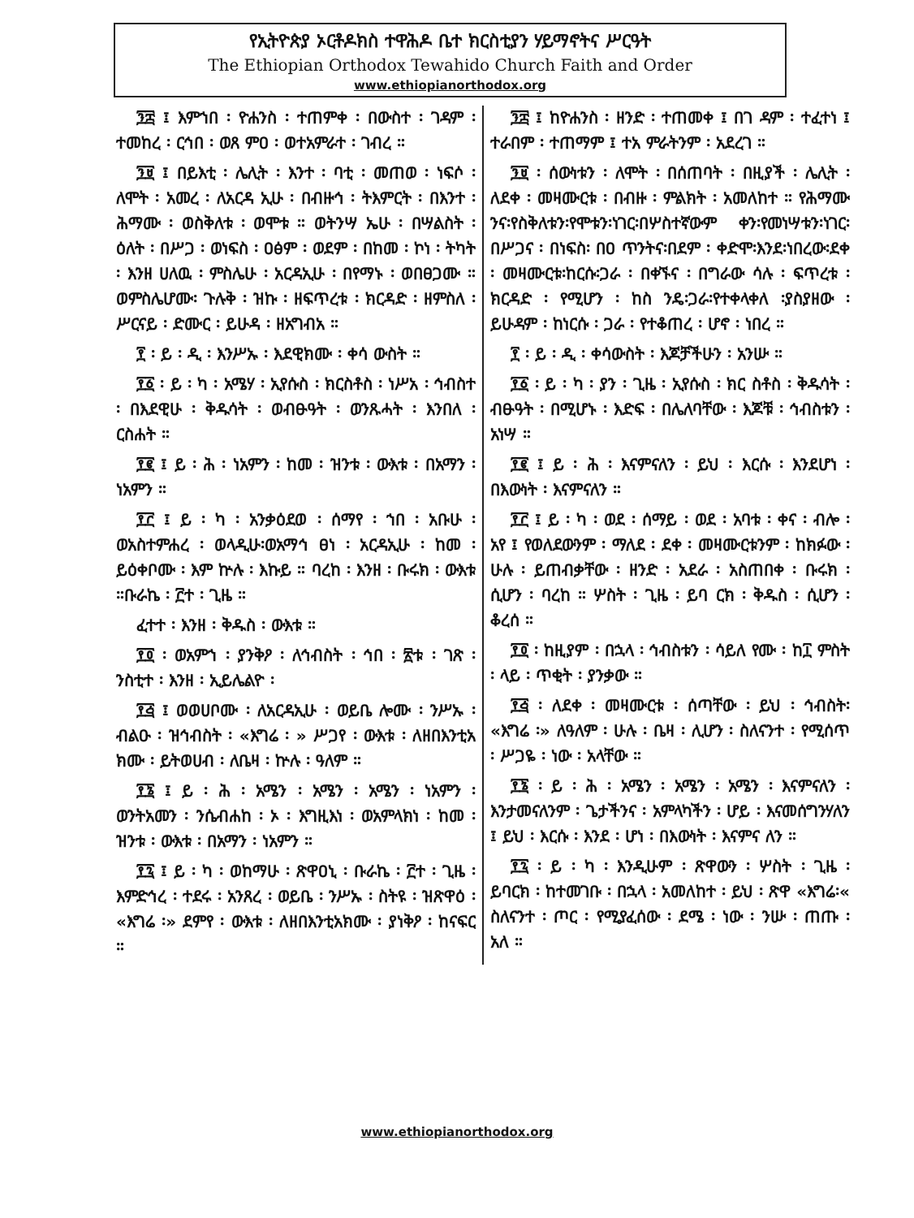የኢትዮጵያ ኦርቶዶክስ ተዋሕዶ ቤተ ክርስቲያን ሃይማኖትና ሥርዓት
The Ethiopian Orthodox Tewahido Church Faith and Order
www.ethiopianorthodox.org
፺፰ ፤ እምኀበ ፡ ዮሐንስ ፡ ተጠምቀ ፡ በውስተ ፡ ገዳም ፡ ተመከረ ፡ ርኅበ ፡ ወጸ ምዐ ፡ ወተአምራተ ፡ ገብረ ።
፺፱ ፤ በይእቲ ፡ ሌሊት ፡ እንተ ፡ ባቲ ፡ መጠወ ፡ ነፍሶ ፡ ለሞት ፡ አመረ ፡ ለአርዳ ኢሁ ፡ በብዙኅ ፡ ትእምርት ፡ በእንተ ፡ ሕማሙ ፡ ወስቅለቱ ፡ ወሞቱ ። ወትንሣ ኤሁ ፡ በሣልስት ፡ ዕለት ፡ በሥጋ ፡ ወነፍስ ፡ ዐፅም ፡ ወደም ፡ በከመ ፡ ኮነ ፡ ትካት ፡ እንዘ ሀለዉ ፡ ምስሌሁ ፡ አርዳኢሁ ፡ በየማኑ ፡ ወበፀጋሙ ። ወምስሌሆሙ፡ ጉሉቅ ፡ ዝኩ ፡ ዘፍጥረቱ ፡ ክርዳድ ፡ ዘምስለ ፡ ሥርናይ ፡ ድሙር ፡ ይሁዳ ፡ ዘአግብአ ።
፻ ፡ ይ ፡ ዲ ፡ እንሥኡ ፡ እደዊክሙ ፡ ቀሳ ውስት ።
፻፩ ፡ ይ ፡ ካ ፡ አሜሃ ፡ ኢየሱስ ፡ ክርስቶስ ፡ ነሥአ ፡ ኅብስተ ፡ በእደዊሁ ፡ ቅዱሳት ፡ ወብፁዓት ፡ ወንጹሓት ፡ እንበለ ፡ ርስሐት ።
፻፪ ፤ ይ ፡ ሕ ፡ ነአምን ፡ ከመ ፡ ዝንቱ ፡ ውእቱ ፡ በአማን ፡ ነአምን ።
፻፫ ፤ ይ ፡ ካ ፡ አንቃዕደወ ፡ ሰማየ ፡ ኀበ ፡ አቡሁ ፡ ወአስተምሐረ ፡ ወላዲሁ፡ወአማኅ ፀነ ፡ አርዳኢሁ ፡ ከመ ፡ ይዕቀቦሙ ፡ እም ኵሉ ፡ እኩይ ። ባረከ ፡ እንዘ ፡ ቡሩክ ፡ ውእቱ ።ቡራኬ ፡ ፫ተ ፡ ጊዜ ።
ፈተተ ፡ እንዘ ፡ ቅዱስ ፡ ውእቱ ።
፻፬ ፡ ወአምኀ ፡ ያንቅዖ ፡ ለኅብስት ፡ ኅበ ፡ ፳ቱ ፡ ገጽ ፡ ንስቲተ ፡ እንዘ ፡ ኢይሌልዮ ፡
፻፭ ፤ ወወሀቦሙ ፡ ለአርዳኢሁ ፡ ወይቤ ሎሙ ፡ ንሥኡ ፡ ብልዑ ፡ ዝኅብስት ፡ «እግሬ ፡ » ሥጋየ ፡ ውእቱ ፡ ለዘበእንቲአ ክሙ ፡ ይትወሀብ ፡ ለቤዛ ፡ ኵሉ ፡ ዓለም ።
፻፮ ፤ ይ ፡ ሕ ፡ አሜን ፡ አሜን ፡ አሜን ፡ ነአምን ፡ ወንትአመን ፡ ንሴብሐከ ፡ ኦ ፡ እግዚእነ ፡ ወአምላክነ ፡ ከመ ፡ ዝንቱ ፡ ውእቱ ፡ በአማን ፡ ነአምን ።
፻፯ ፤ ይ ፡ ካ ፡ ወከማሁ ፡ ጽዋዐኒ ፡ ቡራኬ ፡ ፫ተ ፡ ጊዜ ፡ እምድኅረ ፡ ተደሩ ፡ አንጸረ ፡ ወይቤ ፡ ንሥኡ ፡ ስትዩ ፡ ዝጽዋዕ ፡ «እግሬ ፡» ደምየ ፡ ውእቱ ፡ ለዘበእንቲአክሙ ፡ ያነቅዖ ፡ ከናፍር ።
፺፰ ፤ ከዮሐንስ ፡ ዘንድ ፡ ተጠመቀ ፤ በገ ዳም ፡ ተፈተነ ፤ ተራበም ፡ ተጠማም ፤ ተአ ምራትንም ፡ አደረገ ።
፺፱ ፡ ሰውነቱን ፡ ለሞት ፡ በሰጠባት ፡ በዚያች ፡ ሌሊት ፡ ለደቀ ፡ መዛሙርቱ ፡ በብዙ ፡ ምልክት ፡ አመለከተ ። የሕማሙ ንና፡የስቅለቱን፡የሞቱን፡ነገር፡በሦስተኛውም ቀን፡የመነሣቱን፡ነገር፡በሥጋና ፡ በነፍስ፡ በዐ ጥንትና፡በደም ፡ ቀድሞ፡እንደ፡ነበረው፡ደቀ ፡ መዛሙርቱ፡ከርሱ፡ጋራ ፡ በቀኙና ፡ በግራው ሳሉ ፡ ፍጥረቱ ፡ ክርዳድ ፡ የሚሆን ፡ ከስ ንዴ፡ጋራ፡የተቀላቀለ ፡ያስያዘው ፡ ይሁዳም ፡ ከነርሱ ፡ ጋራ ፡ የተቆጠረ ፡ ሆኖ ፡ ነበረ ።
፻ ፡ ይ ፡ ዲ ፡ ቀሳውስት ፡ እጆቻችሁን ፡ አንሡ ።
፻፩ ፡ ይ ፡ ካ ፡ ያን ፡ ጊዜ ፡ ኢየሱስ ፡ ክር ስቶስ ፡ ቅዱሳት ፡ ብፁዓት ፡ በሚሆኑ ፡ እድፍ ፡ በሌለባቸው ፡ እጆቹ ፡ ኅብስቱን ፡ አነሣ ።
፻፪ ፤ ይ ፡ ሕ ፡ እናምናለን ፡ ይህ ፡ እርሱ ፡ እንደሆነ ፡ በእውነት ፡ እናምናለን ።
፻፫ ፤ ይ ፡ ካ ፡ ወደ ፡ ሰማይ ፡ ወደ ፡ አባቱ ፡ ቀና ፡ ብሎ ፡ አየ ፤ የወለደውንም ፡ ማለደ ፡ ደቀ ፡ መዛሙርቱንም ፡ ከክፉው ፡ ሁሉ ፡ ይጠብቃቸው ፡ ዘንድ ፡ አደራ ፡ አስጠበቀ ፡ ቡሩክ ፡ ሲሆን ፡ ባረከ ። ሦስት ፡ ጊዜ ፡ ይባ ርክ ፡ ቅዱስ ፡ ሲሆን ፡ ቆረሰ ።
፻፬ ፡ ከዚያም ፡ በኋላ ፡ ኅብስቱን ፡ ሳይለ የሙ ፡ ከ፲ ምስት ፡ ላይ ፡ ጥቂት ፡ ያንቃው ።
፻፭ ፡ ለደቀ ፡ መዛሙርቱ ፡ ሰጣቸው ፡ ይህ ፡ ኅብስት፡ «እግሬ ፡» ለዓለም ፡ ሁሉ ፡ ቤዛ ፡ ሊሆን ፡ ስለናንተ ፡ የሚሰጥ ፡ ሥጋዬ ፡ ነው ፡ አላቸው ።
፻፮ ፡ ይ ፡ ሕ ፡ አሜን ፡ አሜን ፡ አሜን ፡ እናምናለን ፡ እንታመናለንም ፡ ጌታችንና ፡ አምላካችን ፡ ሆይ ፡ እናመሰግንሃለን ፤ ይህ ፡ እርሱ ፡ እንደ ፡ ሆነ ፡ በእውነት ፡ እናምና ለን ።
፻፯ ፡ ይ ፡ ካ ፡ እንዲሁም ፡ ጽዋውን ፡ ሦስት ፡ ጊዜ ፡ ይባርክ ፡ ከተመገቡ ፡ በኋላ ፡ አመለከተ ፡ ይህ ፡ ጽዋ «እግሬ፡« ስለናንተ ፡ ጦር ፡ የሚያፈሰው ፡ ደሜ ፡ ነው ፡ ንሡ ፡ ጠጡ ፡ አለ ።
www.ethiopianorthodox.org